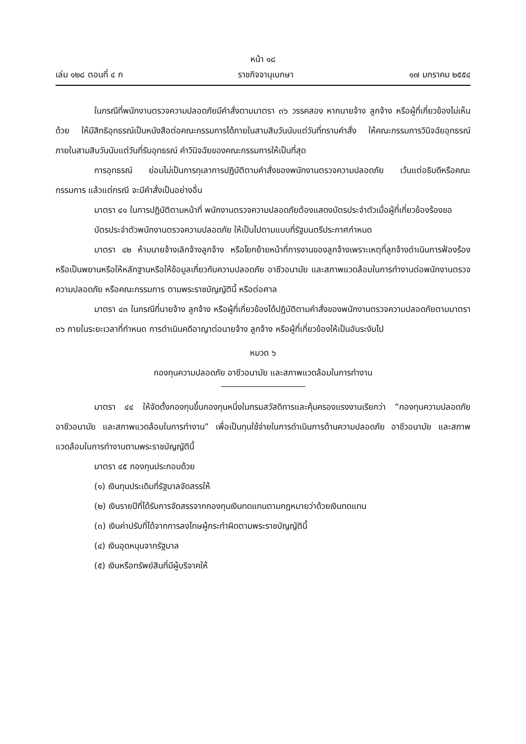หน้า ๑๘
เล่ม ๑๒๘ ตอนที่ ๔ ก ราชกิจจานุเบกษา ๑๗ มกราคม ๒๕๕๔
ในกรณีที่พนักงานตรวจความปลอดภัยมีคำสั่งตามมาตรา ๓๖ วรรคสอง หากนายจ้าง ลูกจ้าง หรือผู้ที่เกี่ยวข้องไม่เห็นด้วย ให้มีสิทธิอุทธรณ์เป็นหนังสือต่อคณะกรรมการได้ภายในสามสิบวันนับแต่วันที่ทราบคำสั่ง ให้คณะกรรมการวินิจฉัยอุทธรณ์ภายในสามสิบวันนับแต่วันที่รับอุทธรณ์ คำวินิจฉัยของคณะกรรมการให้เป็นที่สุด
การอุทธรณ์ ย่อมไม่เป็นการทุเลาการปฏิบัติตามคำสั่งของพนักงานตรวจความปลอดภัย เว้นแต่อธิบดีหรือคณะกรรมการ แล้วแต่กรณี จะมีคำสั่งเป็นอย่างอื่น
มาตรา ๔๑ ในการปฏิบัติตามหน้าที่ พนักงานตรวจความปลอดภัยต้องแสดงบัตรประจำตัวเมื่อผู้ที่เกี่ยวข้องร้องขอ
บัตรประจำตัวพนักงานตรวจความปลอดภัย ให้เป็นไปตามแบบที่รัฐมนตรีประกาศกำหนด
มาตรา ๔๒ ห้ามนายจ้างเลิกจ้างลูกจ้าง หรือโยกย้ายหน้าที่การงานของลูกจ้างเพราะเหตุที่ลูกจ้างดำเนินการฟ้องร้องหรือเป็นพยานหรือให้หลักฐานหรือให้ข้อมูลเกี่ยวกับความปลอดภัย อาชีวอนามัย และสภาพแวดล้อมในการทำงานต่อพนักงานตรวจความปลอดภัย หรือคณะกรรมการ ตามพระราชบัญญัตินี้ หรือต่อศาล
มาตรา ๔๓ ในกรณีที่นายจ้าง ลูกจ้าง หรือผู้ที่เกี่ยวข้องได้ปฏิบัติตามคำสั่งของพนักงานตรวจความปลอดภัยตามมาตรา ๓๖ ภายในระยะเวลาที่กำหนด การดำเนินคดีอาญาต่อนายจ้าง ลูกจ้าง หรือผู้ที่เกี่ยวข้องให้เป็นอันระงับไป
หมวด ๖
กองทุนความปลอดภัย อาชีวอนามัย และสภาพแวดล้อมในการทำงาน
มาตรา ๔๔ ให้จัดตั้งกองทุนขึ้นกองทุนหนึ่งในกรมสวัสดิการและคุ้มครองแรงงานเรียกว่า “กองทุนความปลอดภัย อาชีวอนามัย และสภาพแวดล้อมในการทำงาน” เพื่อเป็นทุนใช้จ่ายในการดำเนินการด้านความปลอดภัย อาชีวอนามัย และสภาพแวดล้อมในการทำงานตามพระราชบัญญัตินี้
มาตรา ๔๕ กองทุนประกอบด้วย
(๑) เงินทุนประเดิมที่รัฐบาลจัดสรรให้
(๒) เงินรายปีที่ได้รับการจัดสรรจากกองทุนเงินทดแทนตามกฎหมายว่าด้วยเงินทดแทน
(๓) เงินค่าปรับที่ได้จากการลงโทษผู้กระทำผิดตามพระราชบัญญัตินี้
(๔) เงินอุดหนุนจากรัฐบาล
(๕) เงินหรือทรัพย์สินที่มีผู้บริจาคให้